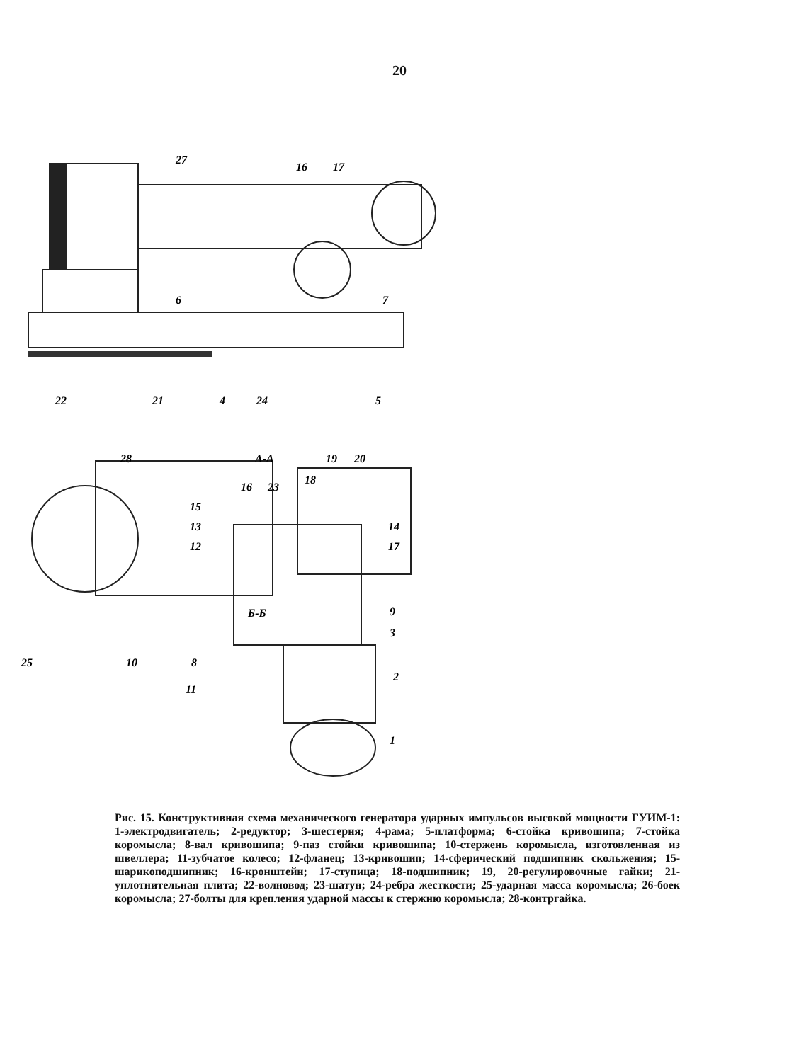20
27
16
17
6
7
22
21
4
24
5
28
А-А
19
20
18
16
23
15
13
12
14
17
9
3
2
1
25
10
8
11
Б-Б
Рис. 15. Конструктивная схема механического генератора ударных импульсов высокой мощности ГУИМ-1: 1-электродвигатель; 2-редуктор; 3-шестерня; 4-рама; 5-платформа; 6-стойка кривошипа; 7-стойка коромысла; 8-вал кривошипа; 9-паз стойки кривошипа; 10-стержень коромысла, изготовленная из швеллера; 11-зубчатое колесо; 12-фланец; 13-кривошип; 14-сферический подшипник скольжения; 15-шарикоподшипник; 16-кронштейн; 17-ступица; 18-подшипник; 19, 20-регулировочные гайки; 21-уплотнительная плита; 22-волновод; 23-шатун; 24-ребра жесткости; 25-ударная масса коромысла; 26-боек коромысла; 27-болты для крепления ударной массы к стержню коромысла; 28-контргайка.